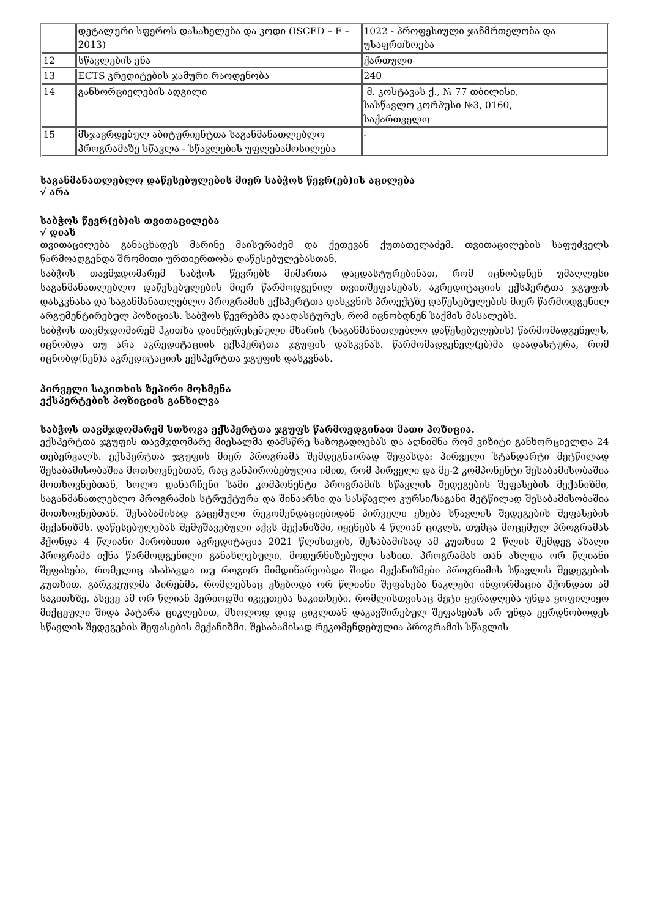| | დეტალური სფეროს დასახელება და კოდი (ISCED – F – 2013) | 1022 - პროფესიული ჯანმრთელობა და უსაფრთხოება |
| 12 | სწავლების ენა | ქართული |
| 13 | ECTS კრედიტების ჯამური რაოდენობა | 240 |
| 14 | განხორციელების ადგილი | მ. კოსტავას ქ., № 77 თბილისი, სასწავლო კორპუსი №3, 0160, საქართველო |
| 15 | მსჯავრდებულ აბიტურიენტთა საგანმანათლებლო პროგრამაზე სწავლა - სწავლების უფლებამოსილება | - |
საგანმანათლებლო დაწესებულების მიერ საბჭოს წევრ(ებ)ის აცილება
√ არა
საბჭოს წევრ(ებ)ის თვითაცილება
√ დიახ
თვითაცილება განაცხადეს მარინე მაისურაძემ და ქეთევან ქუთათელაძემ. თვითაცილების საფუძველს წარმოადგენდა შრომითი ურთიერთობა დაწესებულებასთან.
საბჭოს თავმჯდომარემ საბჭოს წევრებს მიმართა დაედასტურებინათ, რომ იცნობდნენ უმაღლესი საგანმანათლებლო დაწესებულების მიერ წარმოდგენილ თვითშეფასებას, აკრედიტაციის ექსპერტთა ჯგუფის დასკვნასა და საგანმანათლებლო პროგრამის ექსპერტთა დასკვნის პროექტზე დაწესებულების მიერ წარმოდგენილ არგუმენტირებულ პოზიციას. საბჭოს წევრებმა დაადასტურეს, რომ იცნობდნენ საქმის მასალებს.
საბჭოს თავმჯდომარემ ჰკითხა დაინტერესებული მხარის (საგანმანათლებლო დაწესებულების) წარმომადგენელს, იცნობდა თუ არა აკრედიტაციის ექსპერტთა ჯგუფის დასკვნას. წარმომადგენელ(ებ)მა დაადასტურა, რომ იცნობდ(ნენ)ა აკრედიტაციის ექსპერტთა ჯგუფის დასკვნას.
პირველი საკითხის ზეპირი მოსმენა
ექსპერტების პოზიციის განხილვა
საბჭოს თავმჯდომარემ სთხოვა ექსპერტთა ჯგუფს წარმოედგინათ მათი პოზიცია.
ექსპერტთა ჯგუფის თავმჯდომარე მიესალმა დამსწრე საზოგადოებას და აღნიშნა რომ ვიზიტი განხორციელდა 24 თებერვალს. ექსპერტთა ჯგუფის მიერ პროგრამა შემდეგნაირად შეფასდა: პირველი სტანდარტი მეტწილად შესაბამისობაშია მოთხოვნებთან, რაც განპირობებულია იმით, რომ პირველი და მე-2 კომპონენტი შესაბამისობაშია მოთხოვნებთან, ხოლო დანარჩენი სამი კომპონენტი პროგრამის სწავლის შედეგების შეფასების მექანიზმი, საგანმანათლებლო პროგრამის სტრუქტურა და შინაარსი და სასწავლო კურსი/საგანი მეტწილად შესაბამისობაშია მოთხოვნებთან. შესაბამისად გაცემული რეკომენდაციებიდან პირველი ეხება სწავლის შედეგების შეფასების მექანიზმს. დაწესებულებას შემუშავებული აქვს მექანიზმი, იყენებს 4 წლიან ციკლს, თუმცა მოცემულ პროგრამას ჰქონდა 4 წლიანი პირობითი აკრედიტაცია 2021 წლისთვის, შესაბამისად ამ კუთხით 2 წლის შემდეგ ახალი პროგრამა იქნა წარმოდგენილი განახლებული, მოდერნიზებული სახით. პროგრამას თან ახლდა ორ წლიანი შეფასება, რომელიც ასახავდა თუ როგორ მიმდინარეობდა შიდა მექანიზმები პროგრამის სწავლის შედეგების კუთხით. გარკვეულმა პირებმა, რომლებსაც ეხებოდა ორ წლიანი შეფასება ნაკლები ინფორმაცია ჰქონდათ ამ საკითხზე, ასევე ამ ორ წლიან პერიოდში იკვეთება საკითხები, რომლისთვისაც მეტი ყურადღება უნდა ყოფილიყო მიქცეული შიდა პატარა ციკლებით, მხოლოდ დიდ ციკლთან დაკავშირებულ შეფასებას არ უნდა ეყრდნობოდეს სწავლის შედეგების შეფასების მექანიზმი. შესაბამისად რეკომენდებულია პროგრამის სწავლის